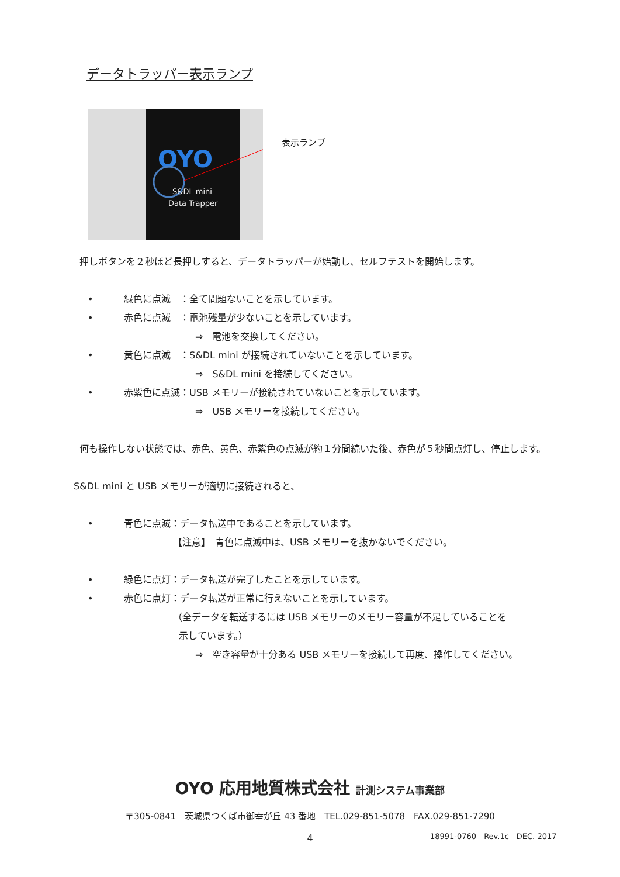データトラッパー表示ランプ
OYO
S&DL mini
Data Trapper
表示ランプ
押しボタンを２秒ほど長押しすると、データトラッパーが始動し、セルフテストを開始します。
• 緑色に点滅　：全て問題ないことを示しています。
• 赤色に点滅　：電池残量が少ないことを示しています。
⇒　電池を交換してください。
• 黄色に点滅　：S&DL mini が接続されていないことを示しています。
⇒　S&DL mini を接続してください。
• 赤紫色に点滅：USB メモリーが接続されていないことを示しています。
⇒　USB メモリーを接続してください。
何も操作しない状態では、赤色、黄色、赤紫色の点滅が約１分間続いた後、赤色が５秒間点灯し、停止します。
S&DL mini と USB メモリーが適切に接続されると、
• 青色に点滅：データ転送中であることを示しています。
【注意】　青色に点滅中は、USB メモリーを抜かないでください。
• 緑色に点灯：データ転送が完了したことを示しています。
• 赤色に点灯：データ転送が正常に行えないことを示しています。
（全データを転送するには USB メモリーのメモリー容量が不足していることを
示しています。）
⇒　空き容量が十分ある USB メモリーを接続して再度、操作してください。
OYO 応用地質株式会社 計測システム事業部
〒305-0841　茨城県つくば市御幸が丘 43 番地　TEL.029-851-5078　FAX.029-851-7290
4 18991-0760　Rev.1c　DEC. 2017